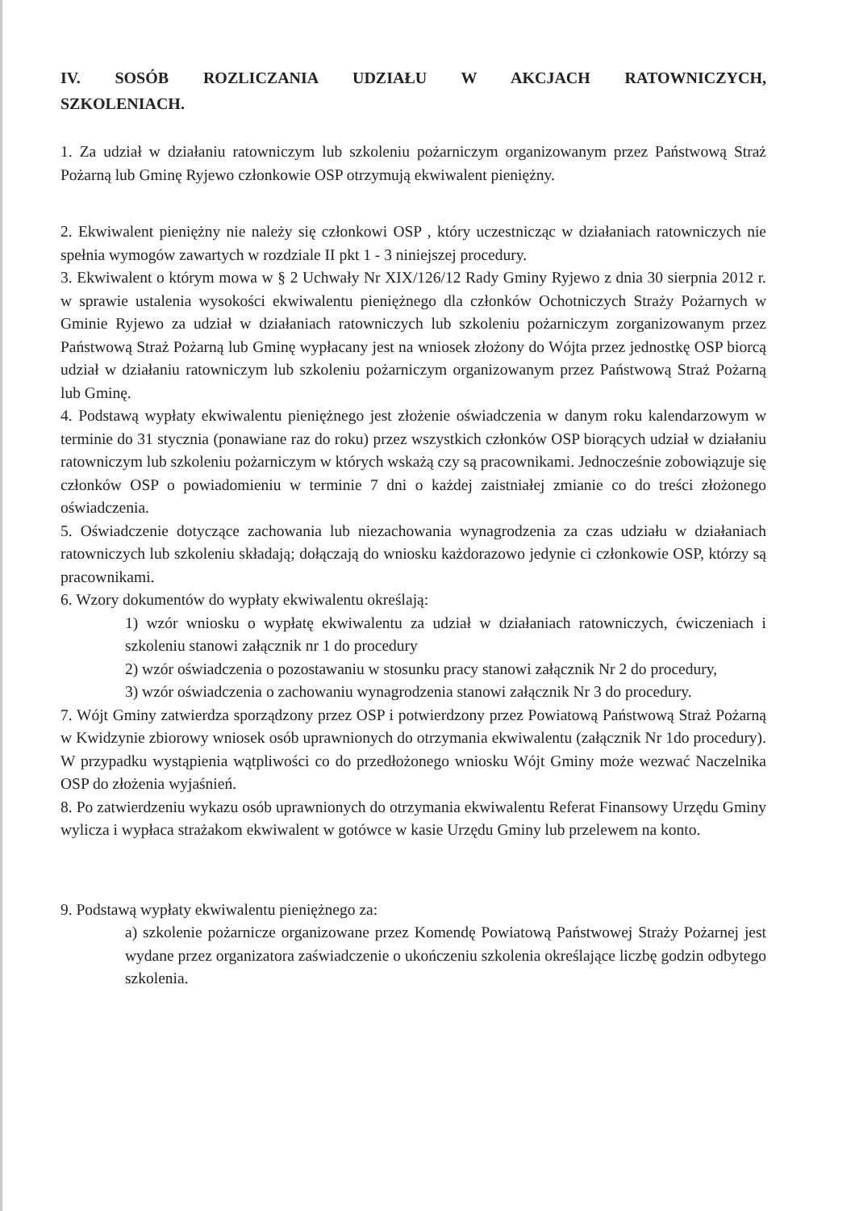IV. SOSÓB ROZLICZANIA UDZIAŁU W AKCJACH RATOWNICZYCH, SZKOLENIACH.
1. Za udział w działaniu ratowniczym lub szkoleniu pożarniczym organizowanym przez Państwową Straż Pożarną lub Gminę Ryjewo członkowie OSP otrzymują ekwiwalent pieniężny.
2. Ekwiwalent pieniężny nie należy się członkowi OSP , który uczestnicząc w działaniach ratowniczych nie spełnia wymogów zawartych w rozdziale II pkt 1 - 3 niniejszej procedury.
3. Ekwiwalent o którym mowa w § 2 Uchwały Nr XIX/126/12 Rady Gminy Ryjewo z dnia 30 sierpnia 2012 r. w sprawie ustalenia wysokości ekwiwalentu pieniężnego dla członków Ochotniczych Straży Pożarnych w Gminie Ryjewo za udział w działaniach ratowniczych lub szkoleniu pożarniczym zorganizowanym przez Państwową Straż Pożarną lub Gminę wypłacany jest na wniosek złożony do Wójta przez jednostkę OSP biorcą udział w działaniu ratowniczym lub szkoleniu pożarniczym organizowanym przez Państwową Straż Pożarną lub Gminę.
4. Podstawą wypłaty ekwiwalentu pieniężnego jest złożenie oświadczenia w danym roku kalendarzowym w terminie do 31 stycznia (ponawiane raz do roku) przez wszystkich członków OSP biorących udział w działaniu ratowniczym lub szkoleniu pożarniczym w których wskażą czy są pracownikami. Jednocześnie zobowiązuje się członków OSP o powiadomieniu w terminie 7 dni o każdej zaistniałej zmianie co do treści złożonego oświadczenia.
5. Oświadczenie dotyczące zachowania lub niezachowania wynagrodzenia za czas udziału w działaniach ratowniczych lub szkoleniu składają; dołączają do wniosku każdorazowo jedynie ci członkowie OSP, którzy są pracownikami.
6. Wzory dokumentów do wypłaty ekwiwalentu określają:
1) wzór wniosku o wypłatę ekwiwalentu za udział w działaniach ratowniczych, ćwiczeniach i szkoleniu stanowi załącznik nr 1 do procedury
2) wzór oświadczenia o pozostawaniu w stosunku pracy stanowi załącznik Nr 2 do procedury,
3) wzór oświadczenia o zachowaniu wynagrodzenia stanowi załącznik Nr 3 do procedury.
7. Wójt Gminy zatwierdza sporządzony przez OSP i potwierdzony przez Powiatową Państwową Straż Pożarną w Kwidzynie zbiorowy wniosek osób uprawnionych do otrzymania ekwiwalentu (załącznik Nr 1do procedury). W przypadku wystąpienia wątpliwości co do przedłożonego wniosku Wójt Gminy może wezwać Naczelnika OSP do złożenia wyjaśnień.
8. Po zatwierdzeniu wykazu osób uprawnionych do otrzymania ekwiwalentu Referat Finansowy Urzędu Gminy wylicza i wypłaca strażakom ekwiwalent w gotówce w kasie Urzędu Gminy lub przelewem na konto.
9. Podstawą wypłaty ekwiwalentu pieniężnego za:
a) szkolenie pożarnicze organizowane przez Komendę Powiatową Państwowej Straży Pożarnej jest wydane przez organizatora zaświadczenie o ukończeniu szkolenia określające liczbę godzin odbytego szkolenia.